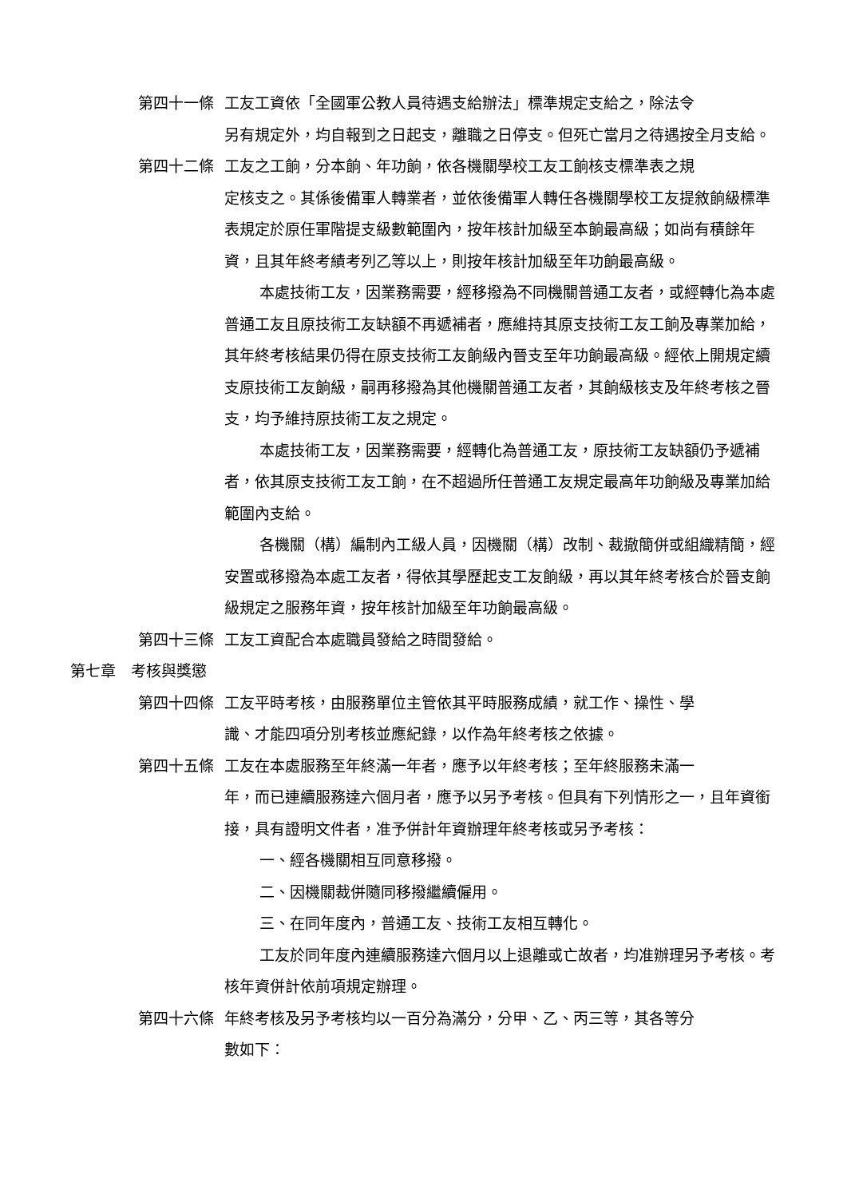第四十一條 工友工資依「全國軍公教人員待遇支給辦法」標準規定支給之，除法令
另有規定外，均自報到之日起支，離職之日停支。但死亡當月之待遇按全月支給。
第四十二條 工友之工餉，分本餉、年功餉，依各機關學校工友工餉核支標準表之規
定核支之。其係後備軍人轉業者，並依後備軍人轉任各機關學校工友提敘餉級標準表規定於原任軍階提支級數範圍內，按年核計加級至本餉最高級；如尚有積餘年資，且其年終考績考列乙等以上，則按年核計加級至年功餉最高級。
本處技術工友，因業務需要，經移撥為不同機關普通工友者，或經轉化為本處普通工友且原技術工友缺額不再遞補者，應維持其原支技術工友工餉及專業加給，其年終考核結果仍得在原支技術工友餉級內晉支至年功餉最高級。經依上開規定續支原技術工友餉級，嗣再移撥為其他機關普通工友者，其餉級核支及年終考核之晉支，均予維持原技術工友之規定。
本處技術工友，因業務需要，經轉化為普通工友，原技術工友缺額仍予遞補者，依其原支技術工友工餉，在不超過所任普通工友規定最高年功餉級及專業加給範圍內支給。
各機關（構）編制內工級人員，因機關（構）改制、裁撤簡併或組織精簡，經安置或移撥為本處工友者，得依其學歷起支工友餉級，再以其年終考核合於晉支餉級規定之服務年資，按年核計加級至年功餉最高級。
第四十三條 工友工資配合本處職員發給之時間發給。
第七章　考核與獎懲
第四十四條 工友平時考核，由服務單位主管依其平時服務成績，就工作、操性、學
識、才能四項分別考核並應紀錄，以作為年終考核之依據。
第四十五條 工友在本處服務至年終滿一年者，應予以年終考核；至年終服務未滿一
年，而已連續服務達六個月者，應予以另予考核。但具有下列情形之一，且年資銜接，具有證明文件者，准予併計年資辦理年終考核或另予考核：
一、經各機關相互同意移撥。
二、因機關裁併隨同移撥繼續僱用。
三、在同年度內，普通工友、技術工友相互轉化。
工友於同年度內連續服務達六個月以上退離或亡故者，均准辦理另予考核。考核年資併計依前項規定辦理。
第四十六條 年終考核及另予考核均以一百分為滿分，分甲、乙、丙三等，其各等分
數如下：